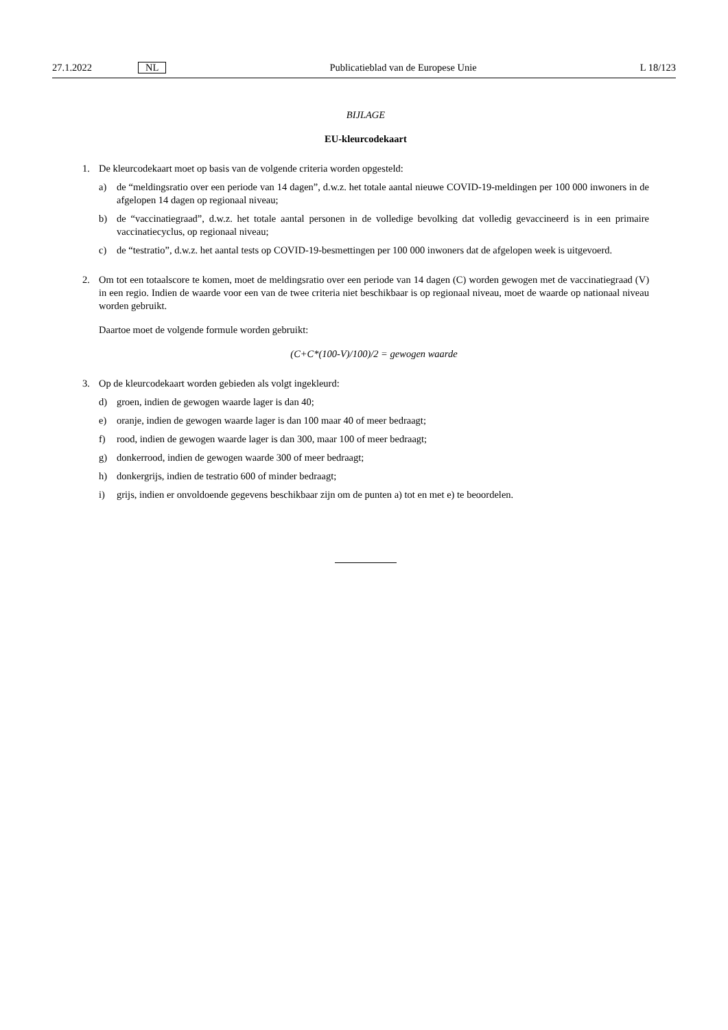27.1.2022 NL Publicatieblad van de Europese Unie L 18/123
BIJLAGE
EU-kleurcodekaart
1. De kleurcodekaart moet op basis van de volgende criteria worden opgesteld:
a) de “meldingsratio over een periode van 14 dagen”, d.w.z. het totale aantal nieuwe COVID-19-meldingen per 100 000 inwoners in de afgelopen 14 dagen op regionaal niveau;
b) de “vaccinatiegraad”, d.w.z. het totale aantal personen in de volledige bevolking dat volledig gevaccineerd is in een primaire vaccinatiecyclus, op regionaal niveau;
c) de “testratio”, d.w.z. het aantal tests op COVID-19-besmettingen per 100 000 inwoners dat de afgelopen week is uitgevoerd.
2. Om tot een totaalscore te komen, moet de meldingsratio over een periode van 14 dagen (C) worden gewogen met de vaccinatiegraad (V) in een regio. Indien de waarde voor een van de twee criteria niet beschikbaar is op regionaal niveau, moet de waarde op nationaal niveau worden gebruikt.
Daartoe moet de volgende formule worden gebruikt:
(C+C*(100-V)/100)/2 = gewogen waarde
3. Op de kleurcodekaart worden gebieden als volgt ingekleurd:
d) groen, indien de gewogen waarde lager is dan 40;
e) oranje, indien de gewogen waarde lager is dan 100 maar 40 of meer bedraagt;
f) rood, indien de gewogen waarde lager is dan 300, maar 100 of meer bedraagt;
g) donkerrood, indien de gewogen waarde 300 of meer bedraagt;
h) donkergrijs, indien de testratio 600 of minder bedraagt;
i) grijs, indien er onvoldoende gegevens beschikbaar zijn om de punten a) tot en met e) te beoordelen.